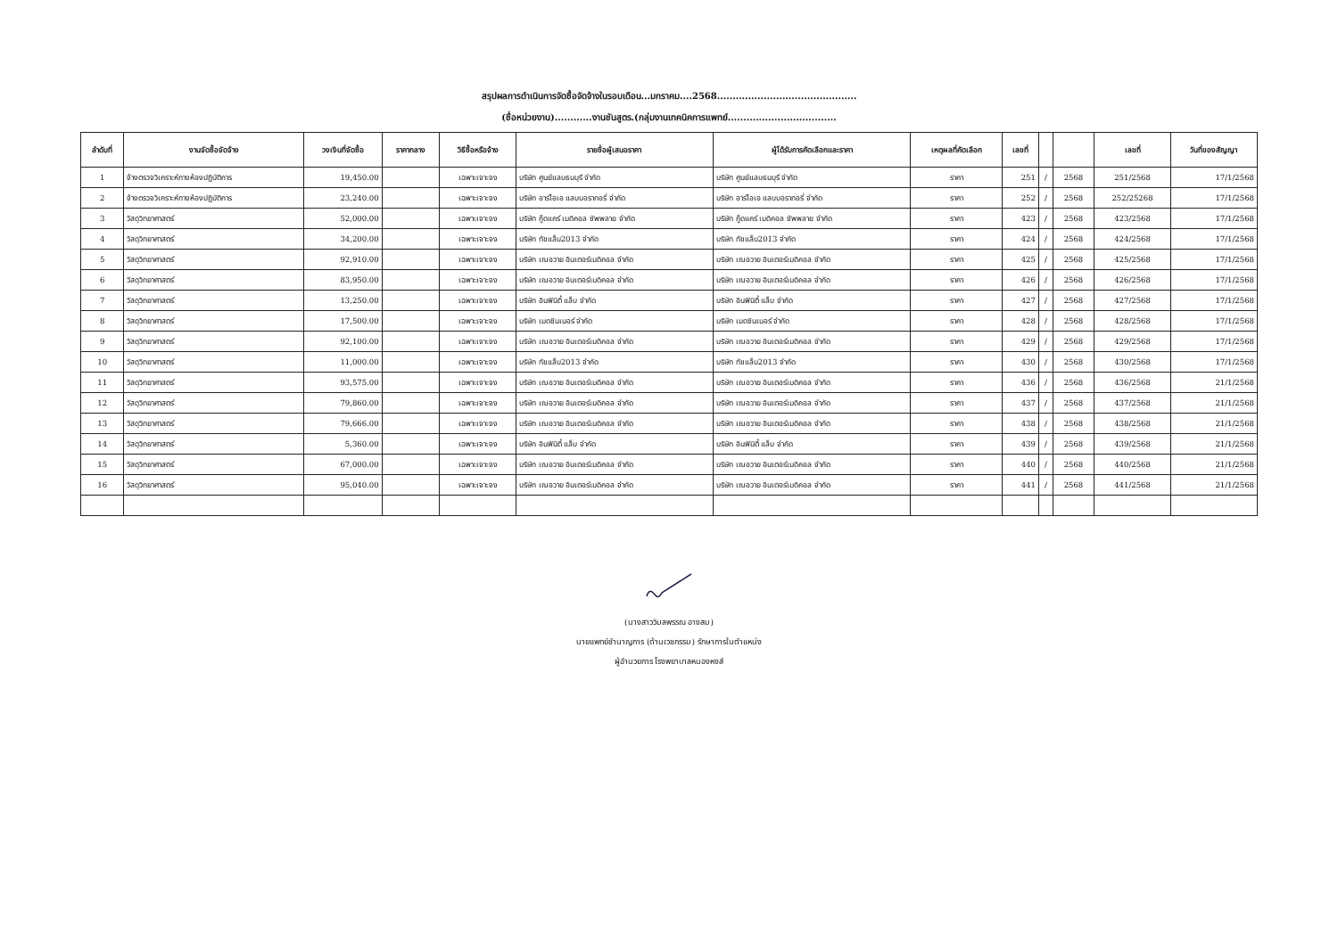สรุปผลการดำเนินการจัดซื้อจัดจ้างในรอบเดือน...มกราคม....2568.............................................
(ชื่อหน่วยงาน)............งานชันสูตร.(กลุ่มงานเทคนิคการแพทย์...................................
| ลำดับที่ | งานจัดซื้อจัดจ้าง | วงเงินที่จัดซื้อ | ราคากลาง | วิธีซื้อหรือจ้าง | รายชื่อผู้เสนอราคา | ผู้ได้รับการคัดเลือกและราคา | เหตุผลที่คัดเลือก | เลขที่ | | | เลขที่ | วันที่ของสัญญา |
| --- | --- | --- | --- | --- | --- | --- | --- | --- | --- | --- | --- | --- |
| 1 | จ้างตรวจวิเคราะห์ทางห้องปฏิบัติการ | 19,450.00 | | เฉพาะเจาะจง | บริษัท ศูนย์แลบธนบุรี จำกัด | บริษัท ศูนย์แลบธนบุรี จำกัด | ราคา | 251 | / | 2568 | 251/2568 | 17/1/2568 |
| 2 | จ้างตรวจวิเคราะห์ทางห้องปฏิบัติการ | 23,240.00 | | เฉพาะเจาะจง | บริษัท อาร์ไอเอ แลบบอราทอรี่ จำกัด | บริษัท อาร์ไอเอ แลบบอราทอรี่ จำกัด | ราคา | 252 | / | 2568 | 252/25268 | 17/1/2568 |
| 3 | วัสดุวิทยาศาสตร์ | 52,000.00 | | เฉพาะเจาะจง | บริษัท กู๊ดแคร์ เมดิคอล ซัพพลาย จำกัด | บริษัท กู๊ดแคร์ เมดิคอล ซัพพลาย จำกัด | ราคา | 423 | / | 2568 | 423/2568 | 17/1/2568 |
| 4 | วัสดุวิทยาศาสตร์ | 34,200.00 | | เฉพาะเจาะจง | บริษัท ทัชแล็บ2013 จำกัด | บริษัท ทัชแล็บ2013 จำกัด | ราคา | 424 | / | 2568 | 424/2568 | 17/1/2568 |
| 5 | วัสดุวิทยาศาสตร์ | 92,910.00 | | เฉพาะเจาะจง | บริษัท เฌอวาย อินเตอร์เมดิคอล จำกัด | บริษัท เฌอวาย อินเตอร์เมดิคอล จำกัด | ราคา | 425 | / | 2568 | 425/2568 | 17/1/2568 |
| 6 | วัสดุวิทยาศาสตร์ | 83,950.00 | | เฉพาะเจาะจง | บริษัท เฌอวาย อินเตอร์เมดิคอล จำกัด | บริษัท เฌอวาย อินเตอร์เมดิคอล จำกัด | ราคา | 426 | / | 2568 | 426/2568 | 17/1/2568 |
| 7 | วัสดุวิทยาศาสตร์ | 13,250.00 | | เฉพาะเจาะจง | บริษัท อินฟินิตี้ แล็บ จำกัด | บริษัท อินฟินิตี้ แล็บ จำกัด | ราคา | 427 | / | 2568 | 427/2568 | 17/1/2568 |
| 8 | วัสดุวิทยาศาสตร์ | 17,500.00 | | เฉพาะเจาะจง | บริษัท เมดซินเนอร์ จำกัด | บริษัท เมดซินเนอร์ จำกัด | ราคา | 428 | / | 2568 | 428/2568 | 17/1/2568 |
| 9 | วัสดุวิทยาศาสตร์ | 92,100.00 | | เฉพาะเจาะจง | บริษัท เฌอวาย อินเตอร์เมดิคอล จำกัด | บริษัท เฌอวาย อินเตอร์เมดิคอล จำกัด | ราคา | 429 | / | 2568 | 429/2568 | 17/1/2568 |
| 10 | วัสดุวิทยาศาสตร์ | 11,000.00 | | เฉพาะเจาะจง | บริษัท ทัชแล็บ2013 จำกัด | บริษัท ทัชแล็บ2013 จำกัด | ราคา | 430 | / | 2568 | 430/2568 | 17/1/2568 |
| 11 | วัสดุวิทยาศาสตร์ | 93,575.00 | | เฉพาะเจาะจง | บริษัท เฌอวาย อินเตอร์เมดิคอล จำกัด | บริษัท เฌอวาย อินเตอร์เมดิคอล จำกัด | ราคา | 436 | / | 2568 | 436/2568 | 21/1/2568 |
| 12 | วัสดุวิทยาศาสตร์ | 79,860.00 | | เฉพาะเจาะจง | บริษัท เฌอวาย อินเตอร์เมดิคอล จำกัด | บริษัท เฌอวาย อินเตอร์เมดิคอล จำกัด | ราคา | 437 | / | 2568 | 437/2568 | 21/1/2568 |
| 13 | วัสดุวิทยาศาสตร์ | 79,666.00 | | เฉพาะเจาะจง | บริษัท เฌอวาย อินเตอร์เมดิคอล จำกัด | บริษัท เฌอวาย อินเตอร์เมดิคอล จำกัด | ราคา | 438 | / | 2568 | 438/2568 | 21/1/2568 |
| 14 | วัสดุวิทยาศาสตร์ | 5,360.00 | | เฉพาะเจาะจง | บริษัท อินฟินิตี้ แล็บ จำกัด | บริษัท อินฟินิตี้ แล็บ จำกัด | ราคา | 439 | / | 2568 | 439/2568 | 21/1/2568 |
| 15 | วัสดุวิทยาศาสตร์ | 67,000.00 | | เฉพาะเจาะจง | บริษัท เฌอวาย อินเตอร์เมดิคอล จำกัด | บริษัท เฌอวาย อินเตอร์เมดิคอล จำกัด | ราคา | 440 | / | 2568 | 440/2568 | 21/1/2568 |
| 16 | วัสดุวิทยาศาสตร์ | 95,040.00 | | เฉพาะเจาะจง | บริษัท เฌอวาย อินเตอร์เมดิคอล จำกัด | บริษัท เฌอวาย อินเตอร์เมดิคอล จำกัด | ราคา | 441 | / | 2568 | 441/2568 | 21/1/2568 |
(นางสาววิมลพรรณ อางสม)
นายแพทย์ชำนาญการ (ด้านเวชกรรม) รักษาการในตำแหน่ง
ผู้อำนวยการ โรงพยาบาลหนองหงส์